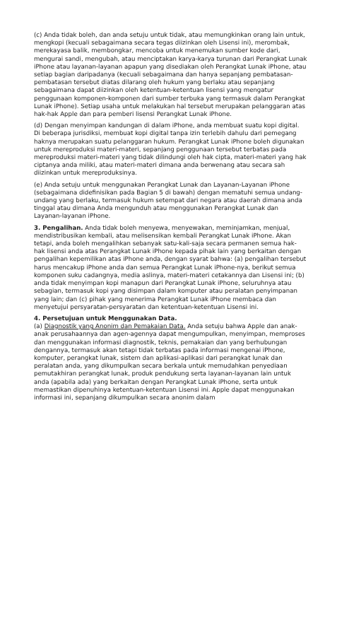(c) Anda tidak boleh, dan anda setuju untuk tidak, atau memungkinkan orang lain untuk, mengkopi (kecuali sebagaimana secara tegas diizinkan oleh Lisensi ini), merombak, merekayasa balik, membongkar, mencoba untuk menemukan sumber kode dari, mengurai sandi, mengubah, atau menciptakan karya-karya turunan dari Perangkat Lunak iPhone atau layanan-layanan apapun yang disediakan oleh Perangkat Lunak iPhone, atau setiap bagian daripadanya (kecuali sebagaimana dan hanya sepanjang pembatasan-pembatasan tersebut diatas dilarang oleh hukum yang berlaku atau sepanjang sebagaimana dapat diizinkan oleh ketentuan-ketentuan lisensi yang mengatur penggunaan komponen-komponen dari sumber terbuka yang termasuk dalam Perangkat Lunak iPhone). Setiap usaha untuk melakukan hal tersebut merupakan pelanggaran atas hak-hak Apple dan para pemberi lisensi Perangkat Lunak iPhone.
(d) Dengan menyimpan kandungan di dalam iPhone, anda membuat suatu kopi digital. Di beberapa jurisdiksi, membuat kopi digital tanpa izin terlebih dahulu dari pemegang haknya merupakan suatu pelanggaran hukum. Perangkat Lunak iPhone boleh digunakan untuk mereproduksi materi-materi, sepanjang penggunaan tersebut terbatas pada mereproduksi materi-materi yang tidak dilindungi oleh hak cipta, materi-materi yang hak ciptanya anda miliki, atau materi-materi dimana anda berwenang atau secara sah diizinkan untuk mereproduksinya.
(e) Anda setuju untuk menggunakan Perangkat Lunak dan Layanan-Layanan iPhone (sebagaimana didefinisikan pada Bagian 5 di bawah) dengan mematuhi semua undang-undang yang berlaku, termasuk hukum setempat dari negara atau daerah dimana anda tinggal atau dimana Anda mengunduh atau menggunakan Perangkat Lunak dan Layanan-layanan iPhone.
3. Pengalihan. Anda tidak boleh menyewa, menyewakan, meminjamkan, menjual, mendistribusikan kembali, atau melisensikan kembali Perangkat Lunak iPhone. Akan tetapi, anda boleh mengalihkan sebanyak satu-kali-saja secara permanen semua hak-hak lisensi anda atas Perangkat Lunak iPhone kepada pihak lain yang berkaitan dengan pengalihan kepemilikan atas iPhone anda, dengan syarat bahwa: (a) pengalihan tersebut harus mencakup iPhone anda dan semua Perangkat Lunak iPhone-nya, berikut semua komponen suku cadangnya, media aslinya, materi-materi cetakannya dan Lisensi ini; (b) anda tidak menyimpan kopi manapun dari Perangkat Lunak iPhone, seluruhnya atau sebagian, termasuk kopi yang disimpan dalam komputer atau peralatan penyimpanan yang lain; dan (c) pihak yang menerima Perangkat Lunak iPhone membaca dan menyetujui persyaratan-persyaratan dan ketentuan-ketentuan Lisensi ini.
4. Persetujuan untuk Menggunakan Data.
(a) Diagnostik yang Anonim dan Pemakaian Data. Anda setuju bahwa Apple dan anak-anak perusahaannya dan agen-agennya dapat mengumpulkan, menyimpan, memproses dan menggunakan informasi diagnostik, teknis, pemakaian dan yang berhubungan dengannya, termasuk akan tetapi tidak terbatas pada informasi mengenai iPhone, komputer, perangkat lunak, sistem dan aplikasi-aplikasi dari perangkat lunak dan peralatan anda, yang dikumpulkan secara berkala untuk memudahkan penyediaan pemutakhiran perangkat lunak, produk pendukung serta layanan-layanan lain untuk anda (apabila ada) yang berkaitan dengan Perangkat Lunak iPhone, serta untuk memastikan dipenuhinya ketentuan-ketentuan Lisensi ini. Apple dapat menggunakan informasi ini, sepanjang dikumpulkan secara anonim dalam